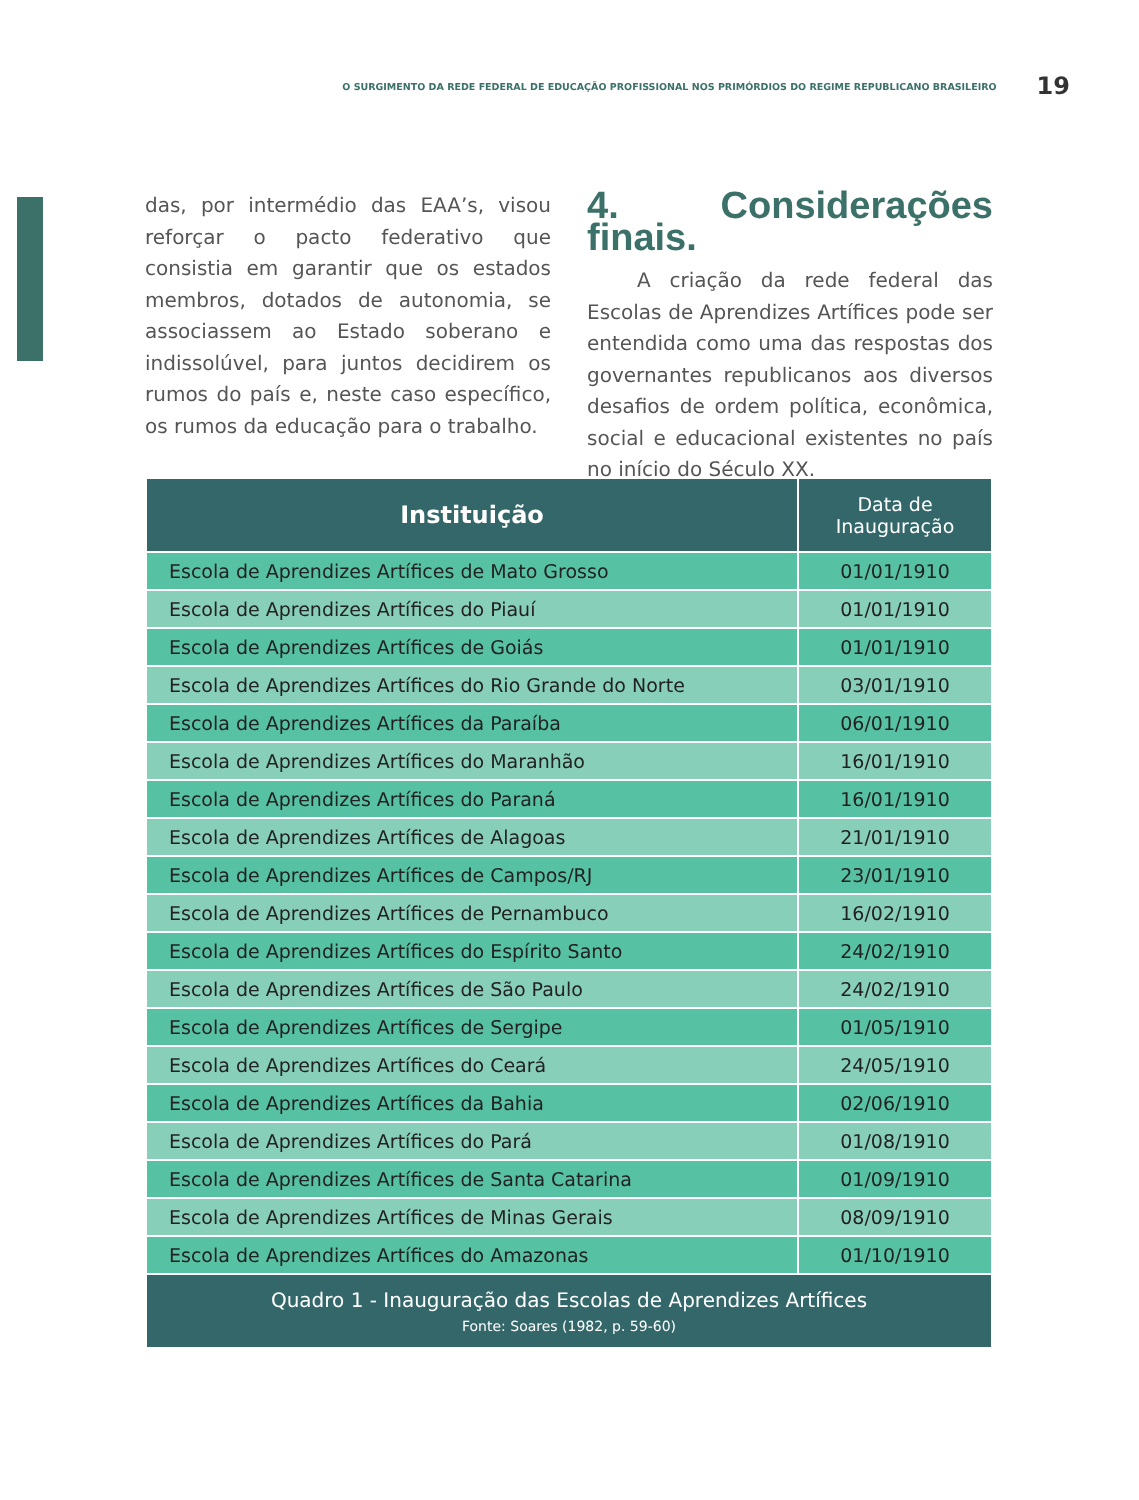O SURGIMENTO DA REDE FEDERAL DE EDUCAÇÃO PROFISSIONAL NOS PRIMÓRDIOS DO REGIME REPUBLICANO BRASILEIRO 19
das, por intermédio das EAA’s, visou reforçar o pacto federativo que consistia em garantir que os estados membros, dotados de autonomia, se associassem ao Estado soberano e indissolúvel, para juntos decidirem os rumos do país e, neste caso específico, os rumos da educação para o trabalho.
4. Considerações finais.
A criação da rede federal das Escolas de Aprendizes Artífices pode ser entendida como uma das respostas dos governantes republicanos aos diversos desafios de ordem política, econômica, social e educacional existentes no país no início do Século XX.
| Instituição | Data de Inauguração |
| --- | --- |
| Escola de Aprendizes Artífices de Mato Grosso | 01/01/1910 |
| Escola de Aprendizes Artífices do Piauí | 01/01/1910 |
| Escola de Aprendizes Artífices de Goiás | 01/01/1910 |
| Escola de Aprendizes Artífices do Rio Grande do Norte | 03/01/1910 |
| Escola de Aprendizes Artífices da Paraíba | 06/01/1910 |
| Escola de Aprendizes Artífices do Maranhão | 16/01/1910 |
| Escola de Aprendizes Artífices do Paraná | 16/01/1910 |
| Escola de Aprendizes Artífices de Alagoas | 21/01/1910 |
| Escola de Aprendizes Artífices de Campos/RJ | 23/01/1910 |
| Escola de Aprendizes Artífices de Pernambuco | 16/02/1910 |
| Escola de Aprendizes Artífices do Espírito Santo | 24/02/1910 |
| Escola de Aprendizes Artífices de São Paulo | 24/02/1910 |
| Escola de Aprendizes Artífices de Sergipe | 01/05/1910 |
| Escola de Aprendizes Artífices do Ceará | 24/05/1910 |
| Escola de Aprendizes Artífices da Bahia | 02/06/1910 |
| Escola de Aprendizes Artífices do Pará | 01/08/1910 |
| Escola de Aprendizes Artífices de Santa Catarina | 01/09/1910 |
| Escola de Aprendizes Artífices de Minas Gerais | 08/09/1910 |
| Escola de Aprendizes Artífices do Amazonas | 01/10/1910 |
| Quadro 1 - Inauguração das Escolas de Aprendizes Artífices Fonte: Soares (1982, p. 59-60) | |